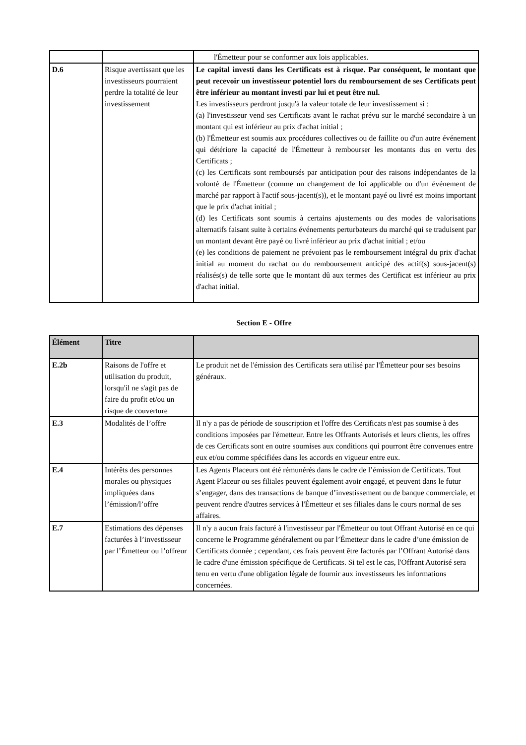| | | l'Émetteur pour se conformer aux lois applicables. |
| D.6 | Risque avertissant que les investisseurs pourraient perdre la totalité de leur investissement | Le capital investi dans les Certificats est à risque. Par conséquent, le montant que peut recevoir un investisseur potentiel lors du remboursement de ses Certificats peut être inférieur au montant investi par lui et peut être nul. Les investisseurs perdront jusqu'à la valeur totale de leur investissement si : (a) l'investisseur vend ses Certificats avant le rachat prévu sur le marché secondaire à un montant qui est inférieur au prix d'achat initial ; (b) l'Émetteur est soumis aux procédures collectives ou de faillite ou d'un autre événement qui détériore la capacité de l'Émetteur à rembourser les montants dus en vertu des Certificats ; (c) les Certificats sont remboursés par anticipation pour des raisons indépendantes de la volonté de l'Émetteur (comme un changement de loi applicable ou d'un événement de marché par rapport à l'actif sous-jacent(s)), et le montant payé ou livré est moins important que le prix d'achat initial ; (d) les Certificats sont soumis à certains ajustements ou des modes de valorisations alternatifs faisant suite à certains événements perturbateurs du marché qui se traduisent par un montant devant être payé ou livré inférieur au prix d'achat initial ; et/ou (e) les conditions de paiement ne prévoient pas le remboursement intégral du prix d'achat initial au moment du rachat ou du remboursement anticipé des actif(s) sous-jacent(s) réalisés(s) de telle sorte que le montant dû aux termes des Certificat est inférieur au prix d'achat initial. |
Section E - Offre
| Élément | Titre | |
| --- | --- | --- |
| E.2b | Raisons de l'offre et utilisation du produit, lorsqu'il ne s'agit pas de faire du profit et/ou un risque de couverture | Le produit net de l'émission des Certificats sera utilisé par l'Émetteur pour ses besoins généraux. |
| E.3 | Modalités de l’offre | Il n'y a pas de période de souscription et l'offre des Certificats n'est pas soumise à des conditions imposées par l'émetteur. Entre les Offrants Autorisés et leurs clients, les offres de ces Certificats sont en outre soumises aux conditions qui pourront être convenues entre eux et/ou comme spécifiées dans les accords en vigueur entre eux. |
| E.4 | Intérêts des personnes morales ou physiques impliquées dans l’émission/l’offre | Les Agents Placeurs ont été rémunérés dans le cadre de l’émission de Certificats. Tout Agent Placeur ou ses filiales peuvent également avoir engagé, et peuvent dans le futur s’engager, dans des transactions de banque d’investissement ou de banque commerciale, et peuvent rendre d'autres services à l'Émetteur et ses filiales dans le cours normal de ses affaires. |
| E.7 | Estimations des dépenses facturées à l’investisseur par l’Émetteur ou l’offreur | Il n'y a aucun frais facturé à l'investisseur par l'Émetteur ou tout Offrant Autorisé en ce qui concerne le Programme généralement ou par l’Émetteur dans le cadre d’une émission de Certificats donnée ; cependant, ces frais peuvent être facturés par l’Offrant Autorisé dans le cadre d'une émission spécifique de Certificats. Si tel est le cas, l'Offrant Autorisé sera tenu en vertu d'une obligation légale de fournir aux investisseurs les informations concernées. |